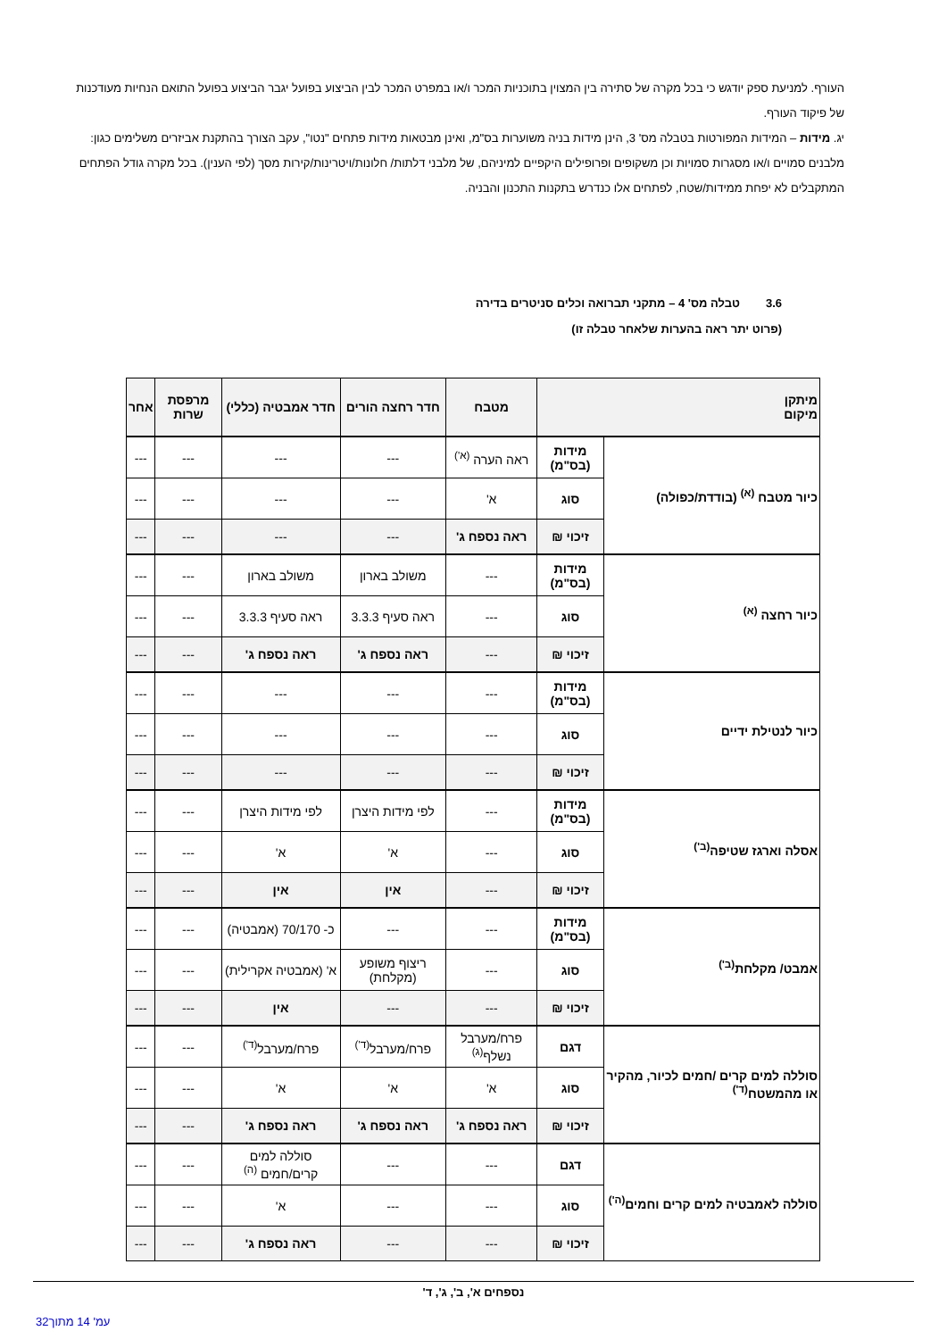העורף. למניעת ספק יודגש כי בכל מקרה של סתירה בין המצוין בתוכניות המכר ו/או במפרט המכר לבין הביצוע בפועל יגבר הביצוע בפועל התואם הנחיות מעודכנות של פיקוד העורף.
יג. מידות – המידות המפורטות בטבלה מס' 3, הינן מידות בניה משוערות בס"מ, ואינן מבטאות מידות פתחים "נטו", עקב הצורך בהתקנת אביזרים משלימים כגון: מלבנים סמויים ו/או מסגרות סמויות וכן משקופים ופרופילים היקפיים למיניהם, של מלבני דלתות/ חלונות/ויטרינות/קירות מסך (לפי הענין). בכל מקרה גודל הפתחים המתקבלים לא יפחת ממידות/שטח, לפתחים אלו כנדרש בתקנות התכנון והבניה.
3.6 טבלה מס' 4 – מתקני תברואה וכלים סניטרים בדירה
(פרוט יתר ראה בהערות שלאחר טבלה זו)
| מיתקן מיקום | | מטבח | חדר רחצה הורים | חדר אמבטיה (כללי) | מרפסת שרות | אחר |
| --- | --- | --- | --- | --- | --- | --- |
| כיור מטבח <sup>(א)</sup> (בודדת/כפולה) | מידות (בס"מ) | ראה הערה <sup>(א')</sup> | --- | --- | --- | --- |
| | סוג | א' | --- | --- | --- | --- |
| | זיכוי ₪ | ראה נספח ג' | --- | --- | --- | --- |
| כיור רחצה <sup>(א)</sup> | מידות (בס"מ) | --- | משולב בארון | משולב בארון | --- | --- |
| | סוג | --- | ראה סעיף 3.3.3 | ראה סעיף 3.3.3 | --- | --- |
| | זיכוי ₪ | --- | ראה נספח ג' | ראה נספח ג' | --- | --- |
| כיור לנטילת ידיים | מידות (בס"מ) | --- | --- | --- | --- | --- |
| | סוג | --- | --- | --- | --- | --- |
| | זיכוי ₪ | --- | --- | --- | --- | --- |
| אסלה וארגז שטיפה<sup>(ב')</sup> | מידות (בס"מ) | --- | לפי מידות היצרן | לפי מידות היצרן | --- | --- |
| | סוג | --- | א' | א' | --- | --- |
| | זיכוי ₪ | --- | אין | אין | --- | --- |
| אמבט/ מקלחת<sup>(ב')</sup> | מידות (בס"מ) | --- | --- | כ- 70/170 (אמבטיה) | --- | --- |
| | סוג | --- | ריצוף משופע (מקלחת) | א' (אמבטיה אקרילית) | --- | --- |
| | זיכוי ₪ | --- | --- | אין | --- | --- |
| סוללה למים קרים /חמים לכיור, מהקיר או מהמשטח<sup>(ד')</sup> | דגם | פרח/מערבל נשלף<sup>(ג)</sup> | פרח/מערבל<sup>(ד')</sup> | פרח/מערבל<sup>(ד')</sup> | --- | --- |
| | סוג | א' | א' | א' | --- | --- |
| | זיכוי ₪ | ראה נספח ג' | ראה נספח ג' | ראה נספח ג' | --- | --- |
| סוללה לאמבטיה למים קרים וחמים<sup>(ה')</sup> | דגם | --- | --- | סוללה למים קרים/חמים <sup>(ה)</sup> | --- | --- |
| | סוג | --- | --- | א' | --- | --- |
| | זיכוי ₪ | --- | --- | ראה נספח ג' | --- | --- |
נספחים א', ב', ג', ד'
עמ' 14 מתוך32